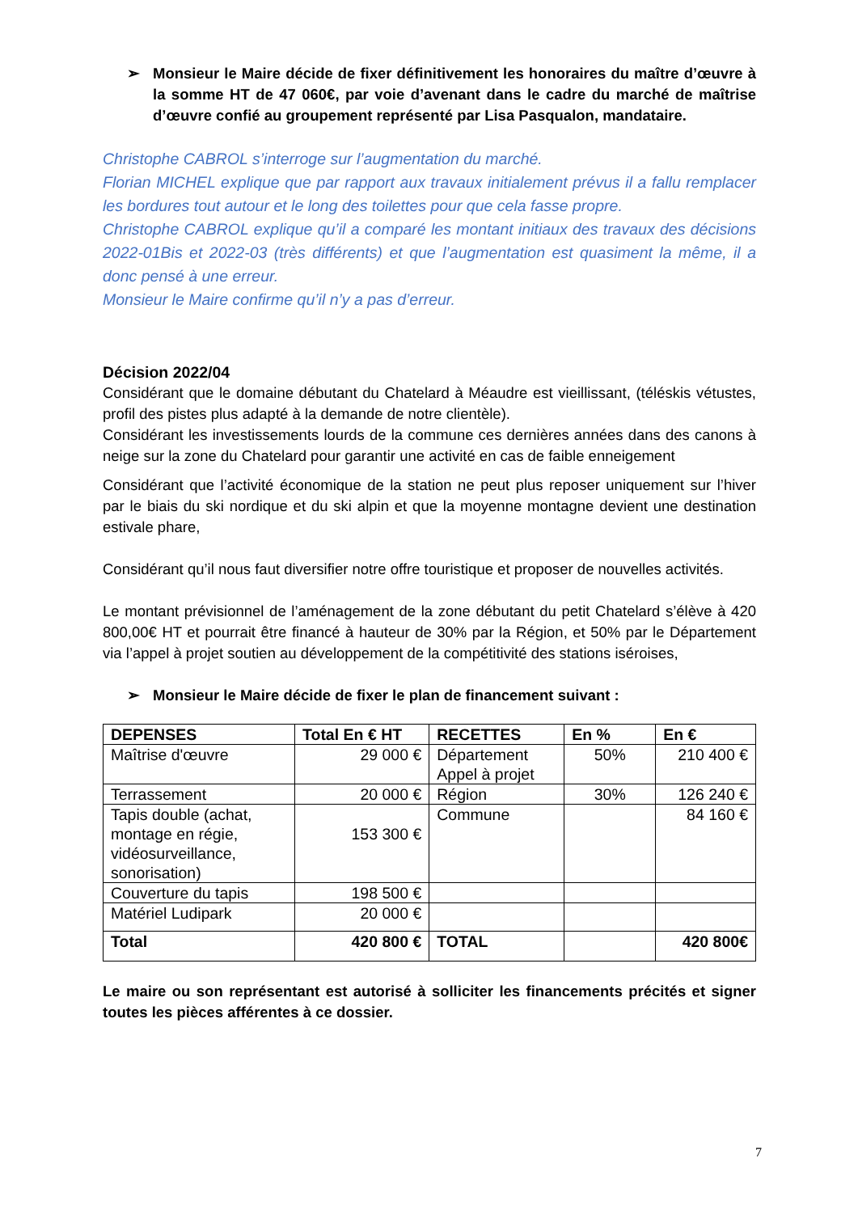➢ Monsieur le Maire décide de fixer définitivement les honoraires du maître d’œuvre à la somme HT de 47 060€, par voie d’avenant dans le cadre du marché de maîtrise d’œuvre confié au groupement représenté par Lisa Pasqualon, mandataire.
Christophe CABROL s’interroge sur l’augmentation du marché.
Florian MICHEL explique que par rapport aux travaux initialement prévus il a fallu remplacer les bordures tout autour et le long des toilettes pour que cela fasse propre.
Christophe CABROL explique qu’il a comparé les montant initiaux des travaux des décisions 2022-01Bis et 2022-03 (très différents) et que l’augmentation est quasiment la même, il a donc pensé à une erreur.
Monsieur le Maire confirme qu’il n’y a pas d’erreur.
Décision 2022/04
Considérant que le domaine débutant du Chatelard à Méaudre est vieillissant, (téléskis vétustes, profil des pistes plus adapté à la demande de notre clientèle).
Considérant les investissements lourds de la commune ces dernières années dans des canons à neige sur la zone du Chatelard pour garantir une activité en cas de faible enneigement
Considérant que l’activité économique de la station ne peut plus reposer uniquement sur l’hiver par le biais du ski nordique et du ski alpin et que la moyenne montagne devient une destination estivale phare,
Considérant qu’il nous faut diversifier notre offre touristique et proposer de nouvelles activités.
Le montant prévisionnel de l’aménagement de la zone débutant du petit Chatelard s’élève à 420 800,00€ HT et pourrait être financé à hauteur de 30% par la Région, et 50% par le Département via l’appel à projet soutien au développement de la compétitivité des stations iséroises,
➢ Monsieur le Maire décide de fixer le plan de financement suivant :
| DEPENSES | Total En € HT | RECETTES | En % | En € |
| --- | --- | --- | --- | --- |
| Maîtrise d'œuvre | 29 000 € | Département Appel à projet | 50% | 210 400 € |
| Terrassement | 20 000 € | Région | 30% | 126 240 € |
| Tapis double (achat, montage en régie, vidéosurveillance, sonorisation) | 153 300 € | Commune | | 84 160 € |
| Couverture du tapis | 198 500 € | | | |
| Matériel Ludipark | 20 000 € | | | |
| Total | 420 800 € | TOTAL | | 420 800€ |
Le maire ou son représentant est autorisé à solliciter les financements précités et signer toutes les pièces afférentes à ce dossier.
7